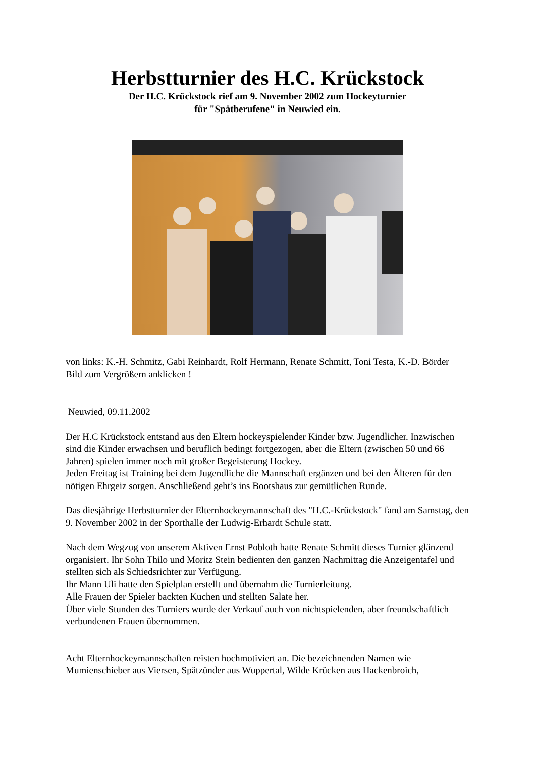Herbstturnier des H.C. Krückstock
Der H.C. Krückstock rief am 9. November 2002 zum Hockeyturnier
für "Spätberufene" in Neuwied ein.
von links: K.-H. Schmitz, Gabi Reinhardt, Rolf Hermann, Renate Schmitt, Toni Testa, K.-D. Börder
Bild zum Vergrößern anklicken !
Neuwied, 09.11.2002
Der H.C Krückstock entstand aus den Eltern hockeyspielender Kinder bzw. Jugendlicher. Inzwischen sind die Kinder erwachsen und beruflich bedingt fortgezogen, aber die Eltern (zwischen 50 und 66 Jahren) spielen immer noch mit großer Begeisterung Hockey.
Jeden Freitag ist Training bei dem Jugendliche die Mannschaft ergänzen und bei den Älteren für den nötigen Ehrgeiz sorgen. Anschließend geht’s ins Bootshaus zur gemütlichen Runde.
Das diesjährige Herbstturnier der Elternhockeymannschaft des "H.C.-Krückstock" fand am Samstag, den 9. November 2002 in der Sporthalle der Ludwig-Erhardt Schule statt.
Nach dem Wegzug von unserem Aktiven Ernst Pobloth hatte Renate Schmitt dieses Turnier glänzend organisiert. Ihr Sohn Thilo und Moritz Stein bedienten den ganzen Nachmittag die Anzeigentafel und stellten sich als Schiedsrichter zur Verfügung.
Ihr Mann Uli hatte den Spielplan erstellt und übernahm die Turnierleitung.
Alle Frauen der Spieler backten Kuchen und stellten Salate her.
Über viele Stunden des Turniers wurde der Verkauf auch von nichtspielenden, aber freundschaftlich verbundenen Frauen übernommen.
Acht Elternhockeymannschaften reisten hochmotiviert an. Die bezeichnenden Namen wie Mumienschieber aus Viersen, Spätzünder aus Wuppertal, Wilde Krücken aus Hackenbroich,